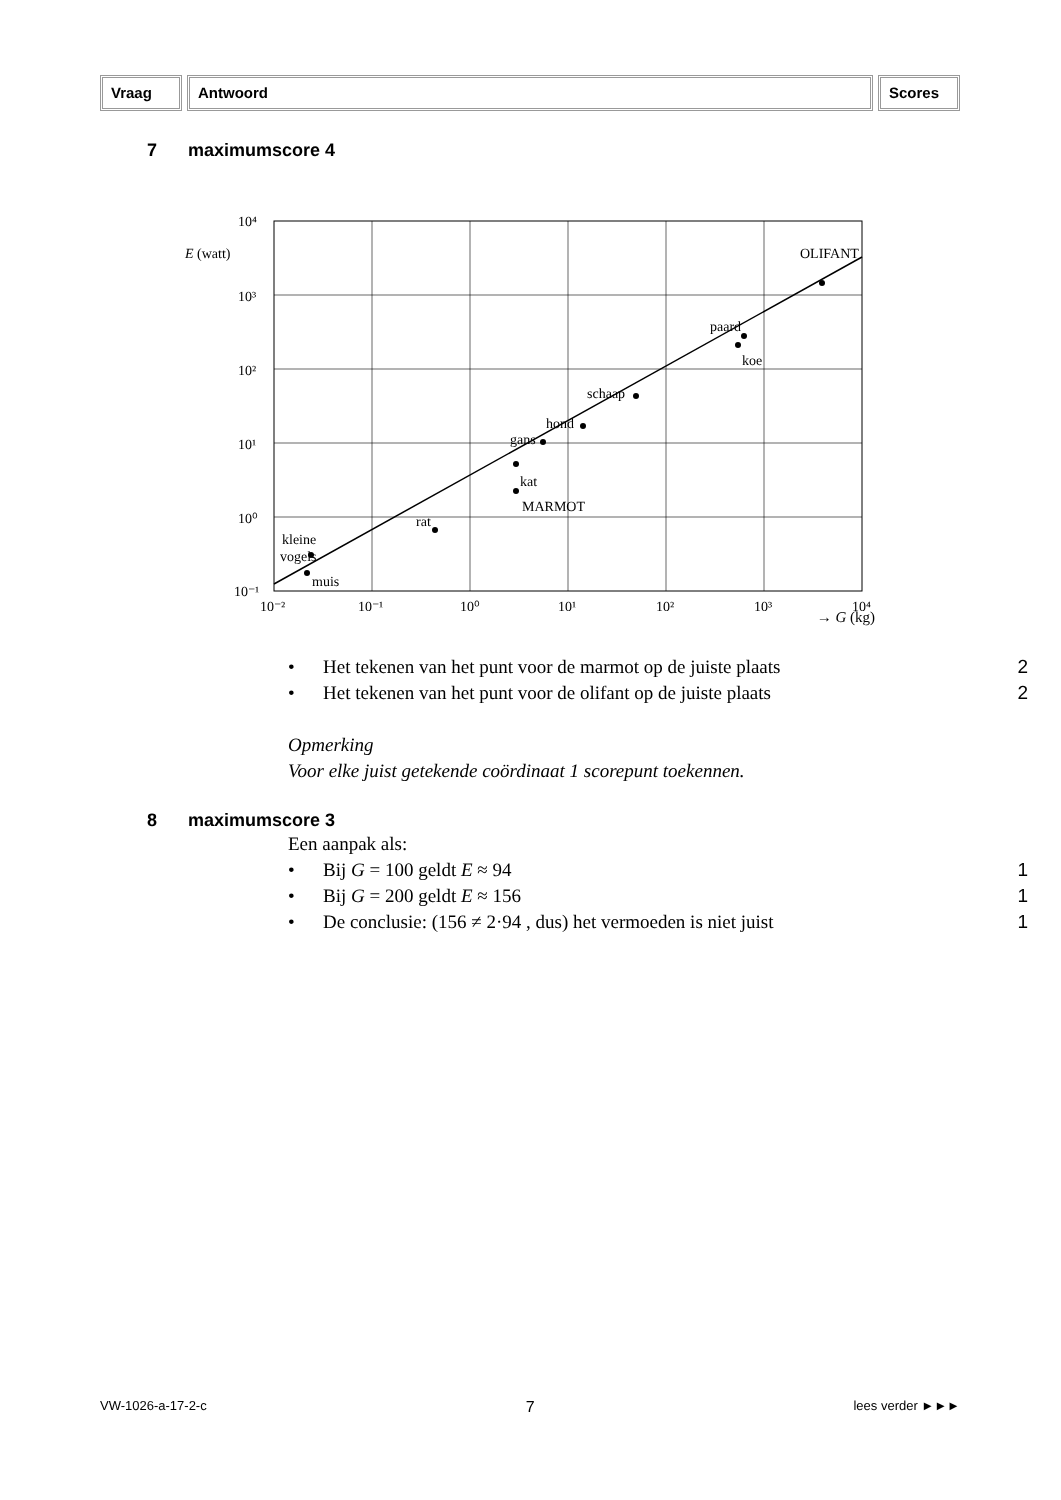Vraag Antwoord Scores
7 maximumscore 4
10⁴
10³
10²
10¹
10⁰
10⁻¹
10⁻²
10⁻¹
10⁰
10¹
10²
10³
10⁴
E (watt)
OLIFANT
paard
koe
schaap
hond
gans
kat
MARMOT
rat
kleine
vogels
muis
→ G (kg)
• Het tekenen van het punt voor de marmot op de juiste plaats 2
• Het tekenen van het punt voor de olifant op de juiste plaats 2
Opmerking
Voor elke juist getekende coördinaat 1 scorepunt toekennen.
8 maximumscore 3
Een aanpak als:
• Bij G = 100 geldt E ≈ 94 1
• Bij G = 200 geldt E ≈ 156 1
• De conclusie: (156 ≠ 2·94 , dus) het vermoeden is niet juist 1
VW-1026-a-17-2-c 7 lees verder ►►►